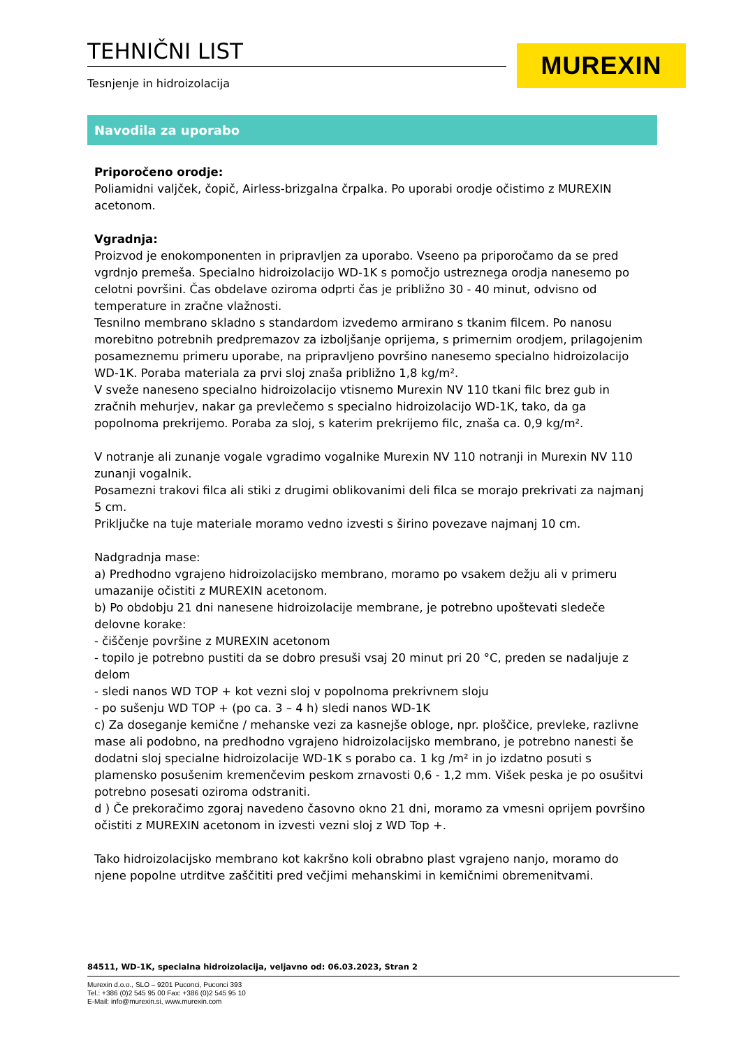TEHNIČNI LIST
Tesnjenje in hidroizolacija
MUREXIN
Navodila za uporabo
Priporočeno orodje:
Poliamidni valjček, čopič, Airless-brizgalna črpalka. Po uporabi orodje očistimo z MUREXIN acetonom.
Vgradnja:
Proizvod je enokomponenten in pripravljen za uporabo. Vseeno pa priporočamo da se pred vgrdnjo premeša. Specialno hidroizolacijo WD-1K s pomočjo ustreznega orodja nanesemo po celotni površini. Čas obdelave oziroma odprti čas je približno 30 - 40 minut, odvisno od temperature in zračne vlažnosti.
Tesnilno membrano skladno s standardom izvedemo armirano s tkanim filcem. Po nanosu morebitno potrebnih predpremazov za izboljšanje oprijema, s primernim orodjem, prilagojenim posameznemu primeru uporabe, na pripravljeno površino nanesemo specialno hidroizolacijo WD-1K. Poraba materiala za prvi sloj znaša približno 1,8 kg/m².
V sveže naneseno specialno hidroizolacijo vtisnemo Murexin NV 110 tkani filc brez gub in zračnih mehurjev, nakar ga prevlečemo s specialno hidroizolacijo WD-1K, tako, da ga popolnoma prekrijemo. Poraba za sloj, s katerim prekrijemo filc, znaša ca. 0,9 kg/m².
V notranje ali zunanje vogale vgradimo vogalnike Murexin NV 110 notranji in Murexin NV 110 zunanji vogalnik.
Posamezni trakovi filca ali stiki z drugimi oblikovanimi deli filca se morajo prekrivati za najmanj 5 cm.
Priključke na tuje materiale moramo vedno izvesti s širino povezave najmanj 10 cm.
Nadgradnja mase:
a) Predhodno vgrajeno hidroizolacijsko membrano, moramo po vsakem dežju ali v primeru umazanije očistiti z MUREXIN acetonom.
b) Po obdobju 21 dni nanesene hidroizolacije membrane, je potrebno upoštevati sledeče delovne korake:
- čiščenje površine z MUREXIN acetonom
- topilo je potrebno pustiti da se dobro presuši vsaj 20 minut pri 20 °C, preden se nadaljuje z delom
- sledi nanos WD TOP + kot vezni sloj v popolnoma prekrivnem sloju
- po sušenju WD TOP + (po ca. 3 – 4 h) sledi nanos WD-1K
c) Za doseganje kemične / mehanske vezi za kasnejše obloge, npr. ploščice, prevleke, razlivne mase ali podobno, na predhodno vgrajeno hidroizolacijsko membrano, je potrebno nanesti še dodatni sloj specialne hidroizolacije WD-1K s porabo ca. 1 kg /m² in jo izdatno posuti s plamensko posušenim kremenčevim peskom zrnavosti 0,6 - 1,2 mm. Višek peska je po osušitvi potrebno posesati oziroma odstraniti.
d ) Če prekoračimo zgoraj navedeno časovno okno 21 dni, moramo za vmesni oprijem površino očistiti z MUREXIN acetonom in izvesti vezni sloj z WD Top +.
Tako hidroizolacijsko membrano kot kakršno koli obrabno plast vgrajeno nanjo, moramo do njene popolne utrditve zaščititi pred večjimi mehanskimi in kemičnimi obremenitvami.
84511, WD-1K, specialna hidroizolacija, veljavno od: 06.03.2023, Stran 2
Murexin d.o.o., SLO – 9201 Puconci, Puconci 393
Tel.: +386 (0)2 545 95 00 Fax: +386 (0)2 545 95 10
E-Mail: info@murexin.si, www.murexin.com